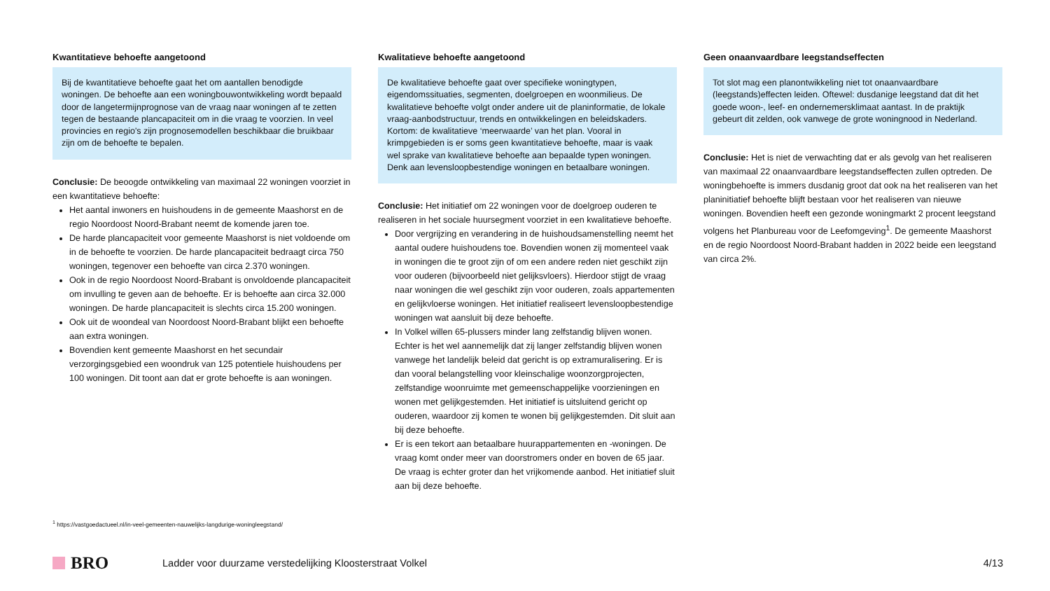Kwantitatieve behoefte aangetoond
Bij de kwantitatieve behoefte gaat het om aantallen benodigde woningen. De behoefte aan een woningbouwontwikkeling wordt bepaald door de langetermijnprognose van de vraag naar woningen af te zetten tegen de bestaande plancapaciteit om in die vraag te voorzien. In veel provincies en regio's zijn prognosemodellen beschikbaar die bruikbaar zijn om de behoefte te bepalen.
Conclusie: De beoogde ontwikkeling van maximaal 22 woningen voorziet in een kwantitatieve behoefte:
Het aantal inwoners en huishoudens in de gemeente Maashorst en de regio Noordoost Noord-Brabant neemt de komende jaren toe.
De harde plancapaciteit voor gemeente Maashorst is niet voldoende om in de behoefte te voorzien. De harde plancapaciteit bedraagt circa 750 woningen, tegenover een behoefte van circa 2.370 woningen.
Ook in de regio Noordoost Noord-Brabant is onvoldoende plancapaciteit om invulling te geven aan de behoefte. Er is behoefte aan circa 32.000 woningen. De harde plancapaciteit is slechts circa 15.200 woningen.
Ook uit de woondeal van Noordoost Noord-Brabant blijkt een behoefte aan extra woningen.
Bovendien kent gemeente Maashorst en het secundair verzorgingsgebied een woondruk van 125 potentiele huishoudens per 100 woningen. Dit toont aan dat er grote behoefte is aan woningen.
Kwalitatieve behoefte aangetoond
De kwalitatieve behoefte gaat over specifieke woningtypen, eigendomssituaties, segmenten, doelgroepen en woonmilieus. De kwalitatieve behoefte volgt onder andere uit de planinformatie, de lokale vraag-aanbodstructuur, trends en ontwikkelingen en beleidskaders. Kortom: de kwalitatieve ‘meerwaarde’ van het plan. Vooral in krimpgebieden is er soms geen kwantitatieve behoefte, maar is vaak wel sprake van kwalitatieve behoefte aan bepaalde typen woningen. Denk aan levensloopbestendige woningen en betaalbare woningen.
Conclusie: Het initiatief om 22 woningen voor de doelgroep ouderen te realiseren in het sociale huursegment voorziet in een kwalitatieve behoefte.
Door vergrijzing en verandering in de huishoudsamenstelling neemt het aantal oudere huishoudens toe. Bovendien wonen zij momenteel vaak in woningen die te groot zijn of om een andere reden niet geschikt zijn voor ouderen (bijvoorbeeld niet gelijksvloers). Hierdoor stijgt de vraag naar woningen die wel geschikt zijn voor ouderen, zoals appartementen en gelijkvloerse woningen. Het initiatief realiseert levensloopbestendige woningen wat aansluit bij deze behoefte.
In Volkel willen 65-plussers minder lang zelfstandig blijven wonen. Echter is het wel aannemelijk dat zij langer zelfstandig blijven wonen vanwege het landelijk beleid dat gericht is op extramuralisering. Er is dan vooral belangstelling voor kleinschalige woonzorgprojecten, zelfstandige woonruimte met gemeenschappelijke voorzieningen en wonen met gelijkgestemden. Het initiatief is uitsluitend gericht op ouderen, waardoor zij komen te wonen bij gelijkgestemden. Dit sluit aan bij deze behoefte.
Er is een tekort aan betaalbare huurappartementen en -woningen. De vraag komt onder meer van doorstromers onder en boven de 65 jaar. De vraag is echter groter dan het vrijkomende aanbod. Het initiatief sluit aan bij deze behoefte.
Geen onaanvaardbare leegstandseffecten
Tot slot mag een planontwikkeling niet tot onaanvaardbare (leegstands)effecten leiden. Oftewel: dusdanige leegstand dat dit het goede woon-, leef- en ondernemersklimaat aantast. In de praktijk gebeurt dit zelden, ook vanwege de grote woningnood in Nederland.
Conclusie: Het is niet de verwachting dat er als gevolg van het realiseren van maximaal 22 onaanvaardbare leegstandseffecten zullen optreden. De woningbehoefte is immers dusdanig groot dat ook na het realiseren van het planinitiatief behoefte blijft bestaan voor het realiseren van nieuwe woningen. Bovendien heeft een gezonde woningmarkt 2 procent leegstand volgens het Planbureau voor de Leefomgeving<sup>1</sup>. De gemeente Maashorst en de regio Noordoost Noord-Brabant hadden in 2022 beide een leegstand van circa 2%.
<sup>1</sup> https://vastgoedactueel.nl/in-veel-gemeenten-nauwelijks-langdurige-woningleegstand/
BRO
Ladder voor duurzame verstedelijking Kloosterstraat Volkel
4/13